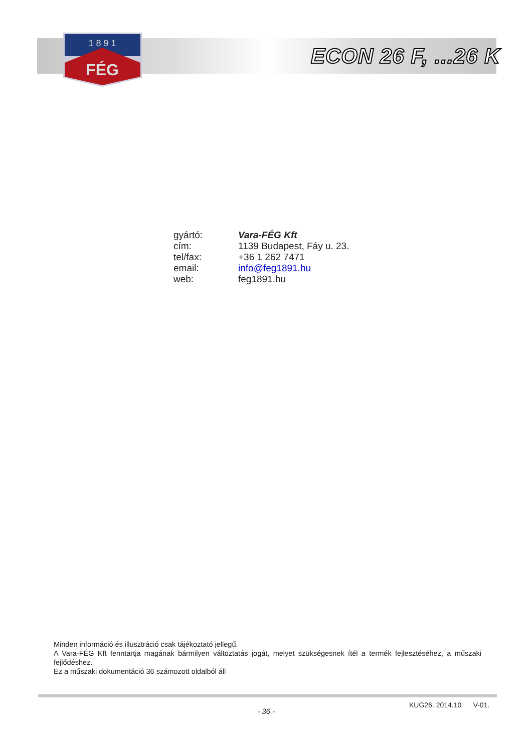1 8 9 1
FÉG
ECON 26 F, ...26 K
| gyártó: | Vara-FÉG Kft |
| cím: | 1139 Budapest, Fáy u. 23. |
| tel/fax: | +36 1 262 7471 |
| email: | info@feg1891.hu |
| web: | feg1891.hu |
Minden információ és illusztráció csak tájékoztató jellegű.
A Vara-FÉG Kft fenntartja magának bármilyen változtatás jogát, melyet szükségesnek ítél a termék fejlesztéséhez, a műszaki fejlődéshez.
Ez a műszaki dokumentáció 36 számozott oldalból áll
KUG26. 2014.10 V-01.
- 36 -